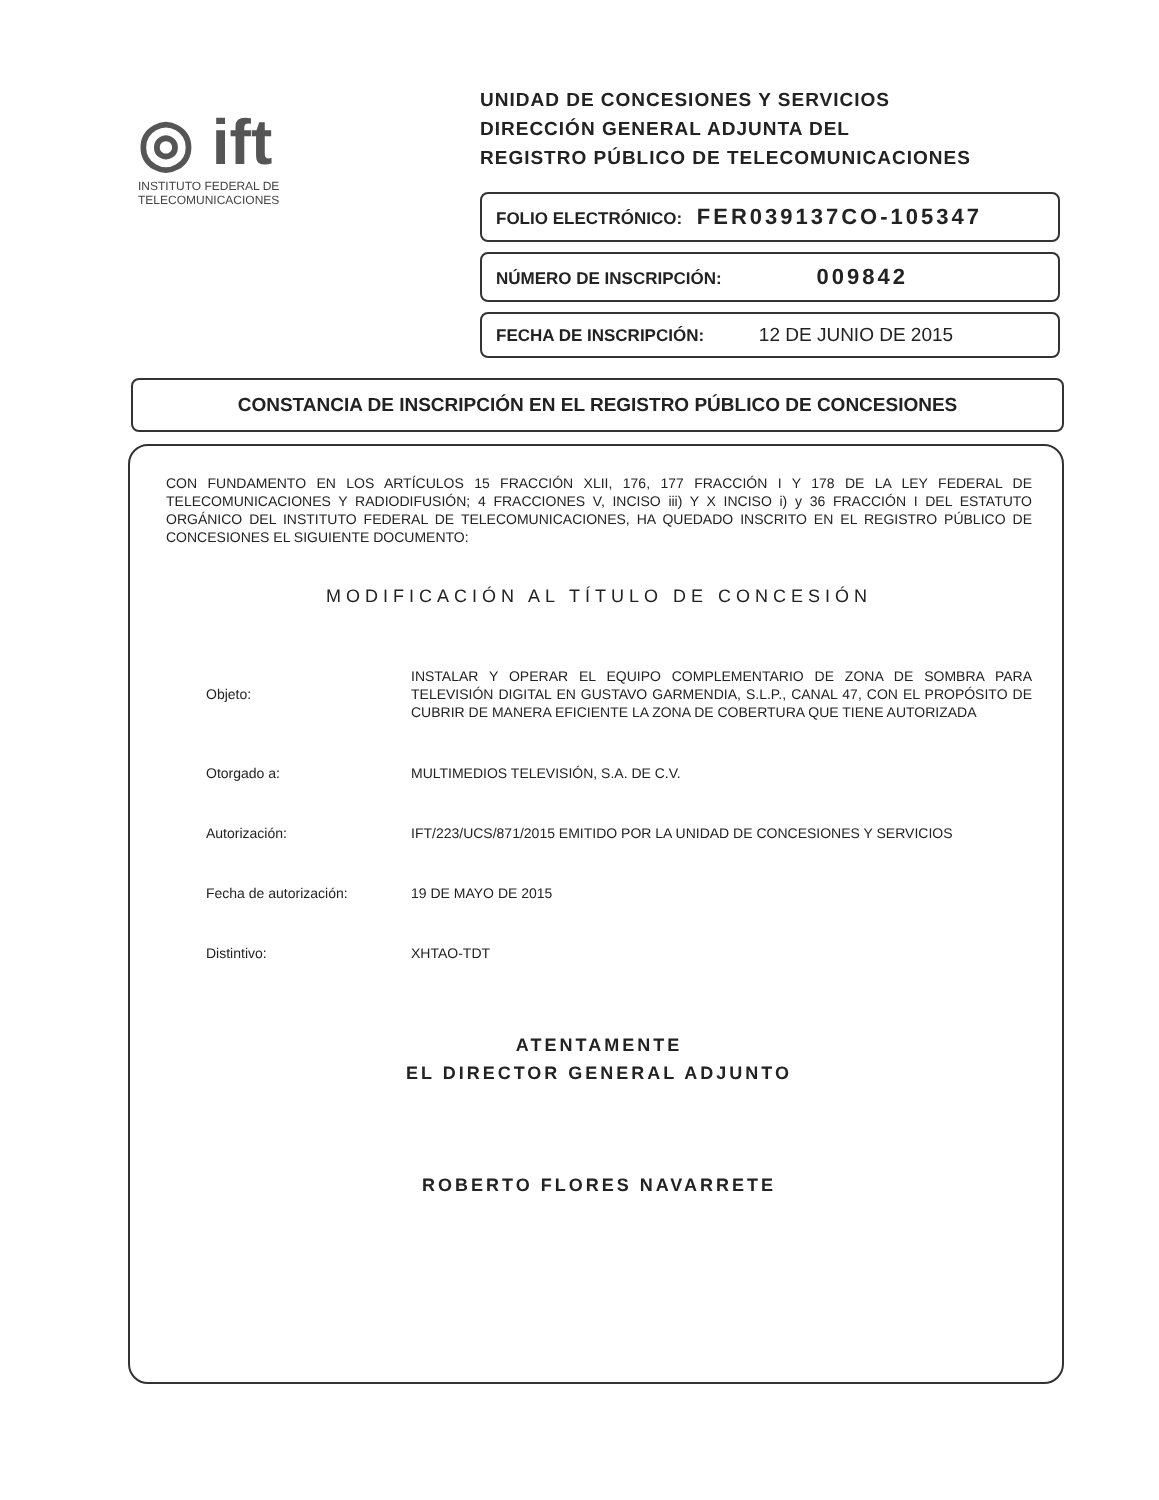◎ ift
INSTITUTO FEDERAL DE
TELECOMUNICACIONES
UNIDAD DE CONCESIONES Y SERVICIOS
DIRECCIÓN GENERAL ADJUNTA DEL
REGISTRO PÚBLICO DE TELECOMUNICACIONES
FOLIO ELECTRÓNICO: FER039137CO-105347
NÚMERO DE INSCRIPCIÓN: 009842
FECHA DE INSCRIPCIÓN: 12 DE JUNIO DE 2015
CONSTANCIA DE INSCRIPCIÓN EN EL REGISTRO PÚBLICO DE CONCESIONES
CON FUNDAMENTO EN LOS ARTÍCULOS 15 FRACCIÓN XLII, 176, 177 FRACCIÓN I Y 178 DE LA LEY FEDERAL DE TELECOMUNICACIONES Y RADIODIFUSIÓN; 4 FRACCIONES V, INCISO iii) Y X INCISO i) y 36 FRACCIÓN I DEL ESTATUTO ORGÁNICO DEL INSTITUTO FEDERAL DE TELECOMUNICACIONES, HA QUEDADO INSCRITO EN EL REGISTRO PÚBLICO DE CONCESIONES EL SIGUIENTE DOCUMENTO:
MODIFICACIÓN AL TÍTULO DE CONCESIÓN
Objeto:
INSTALAR Y OPERAR EL EQUIPO COMPLEMENTARIO DE ZONA DE SOMBRA PARA TELEVISIÓN DIGITAL EN GUSTAVO GARMENDIA, S.L.P., CANAL 47, CON EL PROPÓSITO DE CUBRIR DE MANERA EFICIENTE LA ZONA DE COBERTURA QUE TIENE AUTORIZADA
Otorgado a:
MULTIMEDIOS TELEVISIÓN, S.A. DE C.V.
Autorización:
IFT/223/UCS/871/2015 EMITIDO POR LA UNIDAD DE CONCESIONES Y SERVICIOS
Fecha de autorización: 19 DE MAYO DE 2015
Distintivo: XHTAO-TDT
ATENTAMENTE
EL DIRECTOR GENERAL ADJUNTO
ROBERTO FLORES NAVARRETE